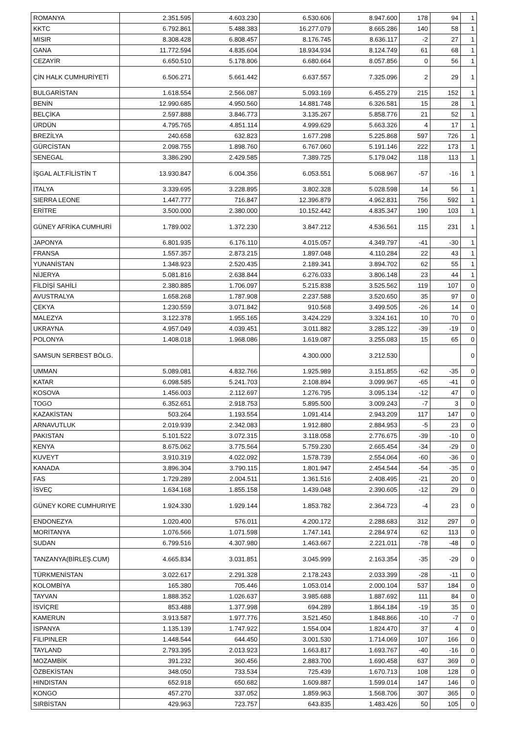| ROMANYA | 2.351.595 | 4.603.230 | 6.530.606 | 8.947.600 | 178 | 94 | 1 |
| KKTC | 6.792.861 | 5.488.383 | 16.277.079 | 8.665.286 | 140 | 58 | 1 |
| MISIR | 8.308.428 | 6.808.457 | 8.176.745 | 8.636.117 | -2 | 27 | 1 |
| GANA | 11.772.594 | 4.835.604 | 18.934.934 | 8.124.749 | 61 | 68 | 1 |
| CEZAYİR | 6.650.510 | 5.178.806 | 6.680.664 | 8.057.856 | 0 | 56 | 1 |
| ÇİN HALK CUMHURİYETİ | 6.506.271 | 5.661.442 | 6.637.557 | 7.325.096 | 2 | 29 | 1 |
| BULGARİSTAN | 1.618.554 | 2.566.087 | 5.093.169 | 6.455.279 | 215 | 152 | 1 |
| BENİN | 12.990.685 | 4.950.560 | 14.881.748 | 6.326.581 | 15 | 28 | 1 |
| BELÇİKA | 2.597.888 | 3.846.773 | 3.135.267 | 5.858.776 | 21 | 52 | 1 |
| ÜRDÜN | 4.795.765 | 4.851.114 | 4.999.629 | 5.663.326 | 4 | 17 | 1 |
| BREZİLYA | 240.658 | 632.823 | 1.677.298 | 5.225.868 | 597 | 726 | 1 |
| GÜRCİSTAN | 2.098.755 | 1.898.760 | 6.767.060 | 5.191.146 | 222 | 173 | 1 |
| SENEGAL | 3.386.290 | 2.429.585 | 7.389.725 | 5.179.042 | 118 | 113 | 1 |
| İŞGAL ALT.FİLİSTİN T | 13.930.847 | 6.004.356 | 6.053.551 | 5.068.967 | -57 | -16 | 1 |
| İTALYA | 3.339.695 | 3.228.895 | 3.802.328 | 5.028.598 | 14 | 56 | 1 |
| SIERRA LEONE | 1.447.777 | 716.847 | 12.396.879 | 4.962.831 | 756 | 592 | 1 |
| ERİTRE | 3.500.000 | 2.380.000 | 10.152.442 | 4.835.347 | 190 | 103 | 1 |
| GÜNEY AFRİKA CUMHURİ | 1.789.002 | 1.372.230 | 3.847.212 | 4.536.561 | 115 | 231 | 1 |
| JAPONYA | 6.801.935 | 6.176.110 | 4.015.057 | 4.349.797 | -41 | -30 | 1 |
| FRANSA | 1.557.357 | 2.873.215 | 1.897.048 | 4.110.284 | 22 | 43 | 1 |
| YUNANİSTAN | 1.348.923 | 2.520.435 | 2.189.341 | 3.894.702 | 62 | 55 | 1 |
| NİJERYA | 5.081.816 | 2.638.844 | 6.276.033 | 3.806.148 | 23 | 44 | 1 |
| FİLDİŞİ SAHİLİ | 2.380.885 | 1.706.097 | 5.215.838 | 3.525.562 | 119 | 107 | 0 |
| AVUSTRALYA | 1.658.268 | 1.787.908 | 2.237.588 | 3.520.650 | 35 | 97 | 0 |
| ÇEKYA | 1.230.559 | 3.071.842 | 910.568 | 3.499.505 | -26 | 14 | 0 |
| MALEZYA | 3.122.378 | 1.955.165 | 3.424.229 | 3.324.161 | 10 | 70 | 0 |
| UKRAYNA | 4.957.049 | 4.039.451 | 3.011.882 | 3.285.122 | -39 | -19 | 0 |
| POLONYA | 1.408.018 | 1.968.086 | 1.619.087 | 3.255.083 | 15 | 65 | 0 |
| SAMSUN SERBEST BÖLG. | | | 4.300.000 | 3.212.530 | | | 0 |
| UMMAN | 5.089.081 | 4.832.766 | 1.925.989 | 3.151.855 | -62 | -35 | 0 |
| KATAR | 6.098.585 | 5.241.703 | 2.108.894 | 3.099.967 | -65 | -41 | 0 |
| KOSOVA | 1.456.003 | 2.112.697 | 1.276.795 | 3.095.134 | -12 | 47 | 0 |
| TOGO | 6.352.651 | 2.918.753 | 5.895.500 | 3.009.243 | -7 | 3 | 0 |
| KAZAKİSTAN | 503.264 | 1.193.554 | 1.091.414 | 2.943.209 | 117 | 147 | 0 |
| ARNAVUTLUK | 2.019.939 | 2.342.083 | 1.912.880 | 2.884.953 | -5 | 23 | 0 |
| PAKISTAN | 5.101.522 | 3.072.315 | 3.118.058 | 2.776.675 | -39 | -10 | 0 |
| KENYA | 8.675.062 | 3.775.564 | 5.759.230 | 2.665.454 | -34 | -29 | 0 |
| KUVEYT | 3.910.319 | 4.022.092 | 1.578.739 | 2.554.064 | -60 | -36 | 0 |
| KANADA | 3.896.304 | 3.790.115 | 1.801.947 | 2.454.544 | -54 | -35 | 0 |
| FAS | 1.729.289 | 2.004.511 | 1.361.516 | 2.408.495 | -21 | 20 | 0 |
| İSVEÇ | 1.634.168 | 1.855.158 | 1.439.048 | 2.390.605 | -12 | 29 | 0 |
| GÜNEY KORE CUMHURIYE | 1.924.330 | 1.929.144 | 1.853.782 | 2.364.723 | -4 | 23 | 0 |
| ENDONEZYA | 1.020.400 | 576.011 | 4.200.172 | 2.288.683 | 312 | 297 | 0 |
| MORİTANYA | 1.076.566 | 1.071.598 | 1.747.141 | 2.284.974 | 62 | 113 | 0 |
| SUDAN | 6.799.516 | 4.307.980 | 1.463.667 | 2.221.011 | -78 | -48 | 0 |
| TANZANYA(BİRLEŞ.CUM) | 4.665.834 | 3.031.851 | 3.045.999 | 2.163.354 | -35 | -29 | 0 |
| TÜRKMENİSTAN | 3.022.617 | 2.291.328 | 2.178.243 | 2.033.399 | -28 | -11 | 0 |
| KOLOMBİYA | 165.380 | 705.446 | 1.053.014 | 2.000.104 | 537 | 184 | 0 |
| TAYVAN | 1.888.352 | 1.026.637 | 3.985.688 | 1.887.692 | 111 | 84 | 0 |
| İSVİÇRE | 853.488 | 1.377.998 | 694.289 | 1.864.184 | -19 | 35 | 0 |
| KAMERUN | 3.913.587 | 1.977.776 | 3.521.450 | 1.848.866 | -10 | -7 | 0 |
| İSPANYA | 1.135.139 | 1.747.922 | 1.554.004 | 1.824.470 | 37 | 4 | 0 |
| FILIPINLER | 1.448.544 | 644.450 | 3.001.530 | 1.714.069 | 107 | 166 | 0 |
| TAYLAND | 2.793.395 | 2.013.923 | 1.663.817 | 1.693.767 | -40 | -16 | 0 |
| MOZAMBİK | 391.232 | 360.456 | 2.883.700 | 1.690.458 | 637 | 369 | 0 |
| ÖZBEKİSTAN | 348.050 | 733.534 | 725.439 | 1.670.713 | 108 | 128 | 0 |
| HINDISTAN | 652.918 | 650.682 | 1.609.887 | 1.599.014 | 147 | 146 | 0 |
| KONGO | 457.270 | 337.052 | 1.859.963 | 1.568.706 | 307 | 365 | 0 |
| SIRBİSTAN | 429.963 | 723.757 | 643.835 | 1.483.426 | 50 | 105 | 0 |